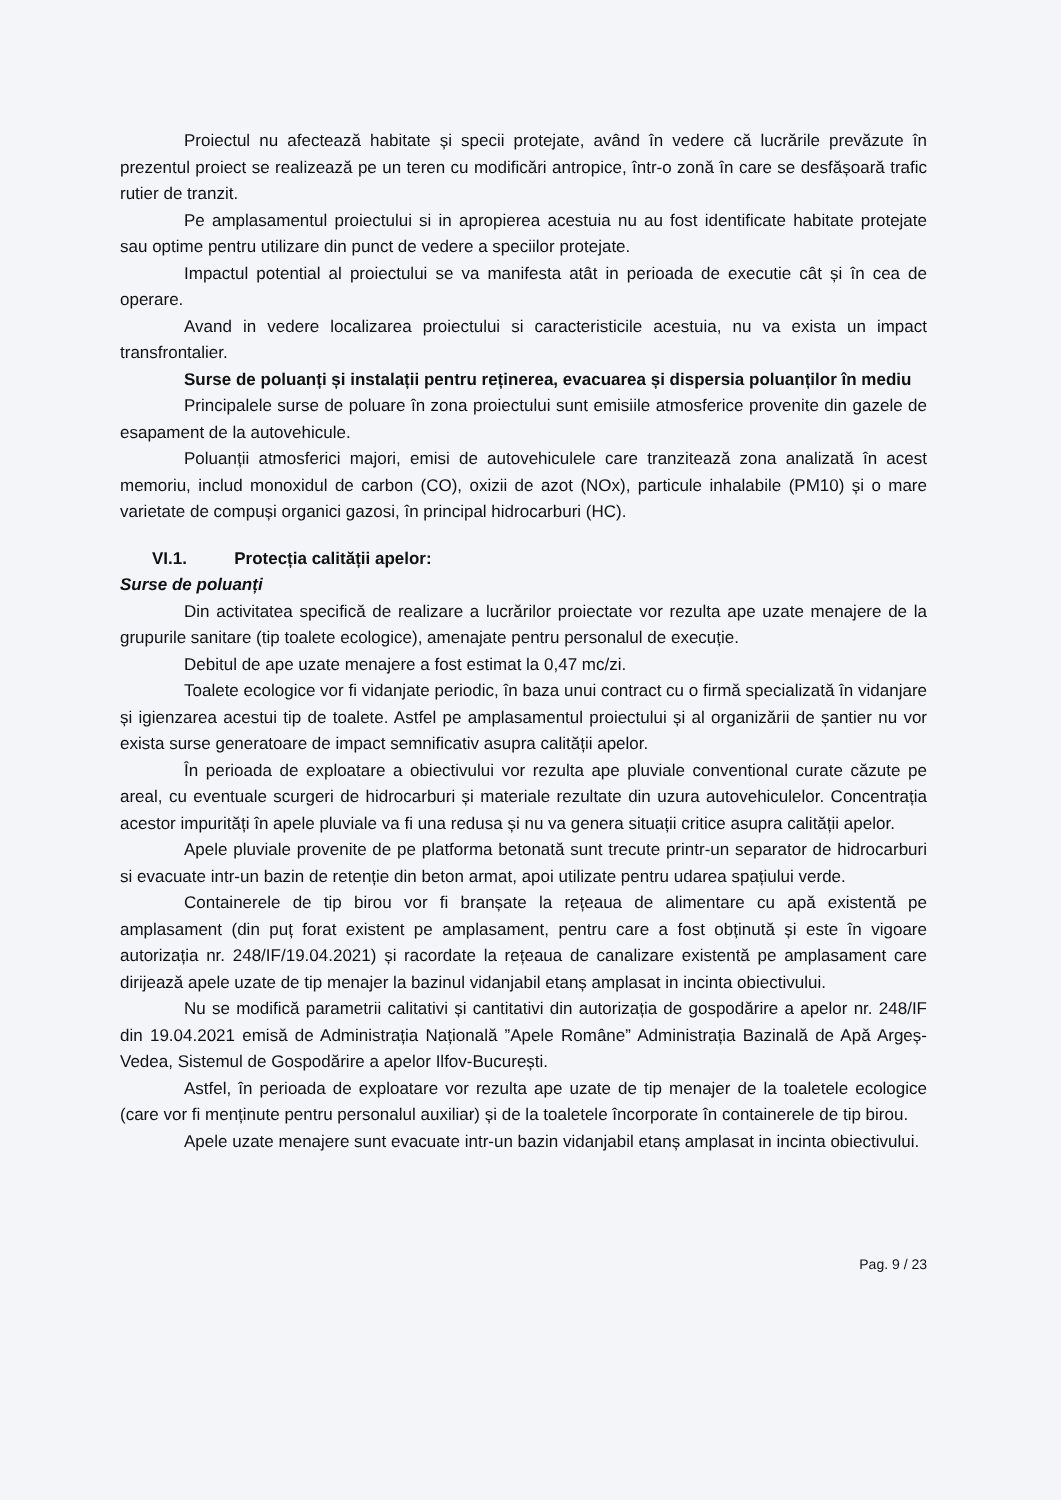Proiectul nu afectează habitate și specii protejate, având în vedere că lucrările prevăzute în prezentul proiect se realizează pe un teren cu modificări antropice, într-o zonă în care se desfășoară trafic rutier de tranzit.
Pe amplasamentul proiectului si in apropierea acestuia nu au fost identificate habitate protejate sau optime pentru utilizare din punct de vedere a speciilor protejate.
Impactul potential al proiectului se va manifesta atât in perioada de executie cât și în cea de operare.
Avand in vedere localizarea proiectului si caracteristicile acestuia, nu va exista un impact transfrontalier.
Surse de poluanți și instalații pentru reținerea, evacuarea și dispersia poluanților în mediu
Principalele surse de poluare în zona proiectului sunt emisiile atmosferice provenite din gazele de esapament de la autovehicule.
Poluanții atmosferici majori, emisi de autovehiculele care tranzitează zona analizată în acest memoriu, includ monoxidul de carbon (CO), oxizii de azot (NOx), particule inhalabile (PM10) și o mare varietate de compuși organici gazosi, în principal hidrocarburi (HC).
VI.1. Protecția calității apelor:
Surse de poluanți
Din activitatea specifică de realizare a lucrărilor proiectate vor rezulta ape uzate menajere de la grupurile sanitare (tip toalete ecologice), amenajate pentru personalul de execuție.
Debitul de ape uzate menajere a fost estimat la 0,47 mc/zi.
Toalete ecologice vor fi vidanjate periodic, în baza unui contract cu o firmă specializată în vidanjare și igienzarea acestui tip de toalete. Astfel pe amplasamentul proiectului și al organizării de șantier nu vor exista surse generatoare de impact semnificativ asupra calității apelor.
În perioada de exploatare a obiectivului vor rezulta ape pluviale conventional curate căzute pe areal, cu eventuale scurgeri de hidrocarburi și materiale rezultate din uzura autovehiculelor. Concentrația acestor impurități în apele pluviale va fi una redusa și nu va genera situații critice asupra calității apelor.
Apele pluviale provenite de pe platforma betonată sunt trecute printr-un separator de hidrocarburi si evacuate intr-un bazin de retenție din beton armat, apoi utilizate pentru udarea spațiului verde.
Containerele de tip birou vor fi branșate la rețeaua de alimentare cu apă existentă pe amplasament (din puț forat existent pe amplasament, pentru care a fost obținută și este în vigoare autorizația nr. 248/IF/19.04.2021) și racordate la rețeaua de canalizare existentă pe amplasament care dirijează apele uzate de tip menajer la bazinul vidanjabil etanș amplasat in incinta obiectivului.
Nu se modifică parametrii calitativi și cantitativi din autorizația de gospodărire a apelor nr. 248/IF din 19.04.2021 emisă de Administrația Națională ”Apele Române” Administrația Bazinală de Apă Argeș-Vedea, Sistemul de Gospodărire a apelor Ilfov-București.
Astfel, în perioada de exploatare vor rezulta ape uzate de tip menajer de la toaletele ecologice (care vor fi menținute pentru personalul auxiliar) și de la toaletele încorporate în containerele de tip birou.
Apele uzate menajere sunt evacuate intr-un bazin vidanjabil etanș amplasat in incinta obiectivului.
Pag. 9 / 23